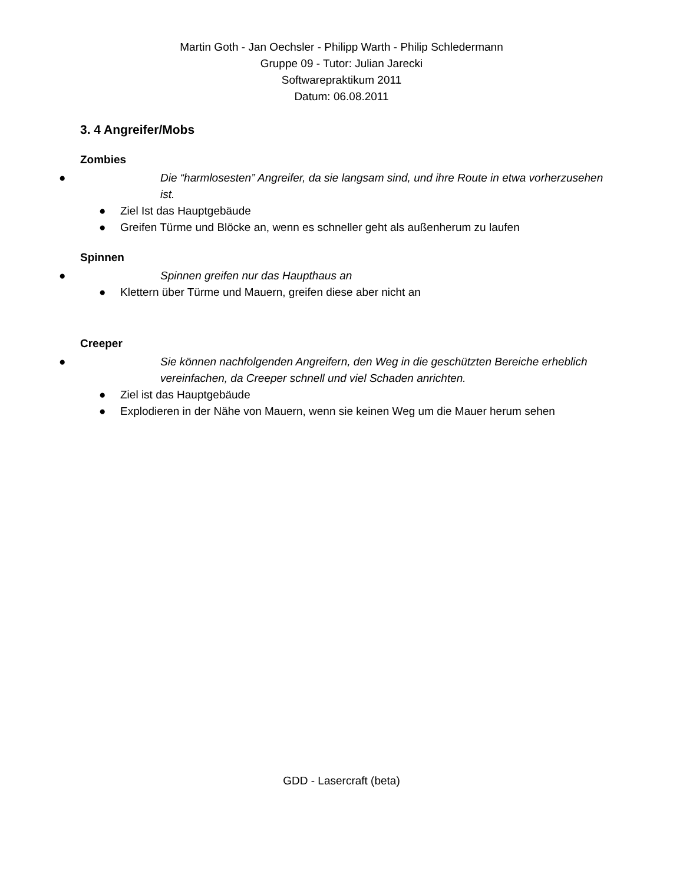Martin Goth - Jan Oechsler - Philipp Warth - Philip Schledermann
Gruppe 09 - Tutor: Julian Jarecki
Softwarepraktikum 2011
Datum: 06.08.2011
3. 4 Angreifer/Mobs
Zombies
● Die “harmlosesten” Angreifer, da sie langsam sind, und ihre Route in etwa vorherzusehen ist.
● Ziel Ist das Hauptgebäude
● Greifen Türme und Blöcke an, wenn es schneller geht als außenherum zu laufen
Spinnen
● Spinnen greifen nur das Haupthaus an
● Klettern über Türme und Mauern, greifen diese aber nicht an
Creeper
● Sie können nachfolgenden Angreifern, den Weg in die geschützten Bereiche erheblich vereinfachen, da Creeper schnell und viel Schaden anrichten.
● Ziel ist das Hauptgebäude
● Explodieren in der Nähe von Mauern, wenn sie keinen Weg um die Mauer herum sehen
GDD - Lasercraft (beta)